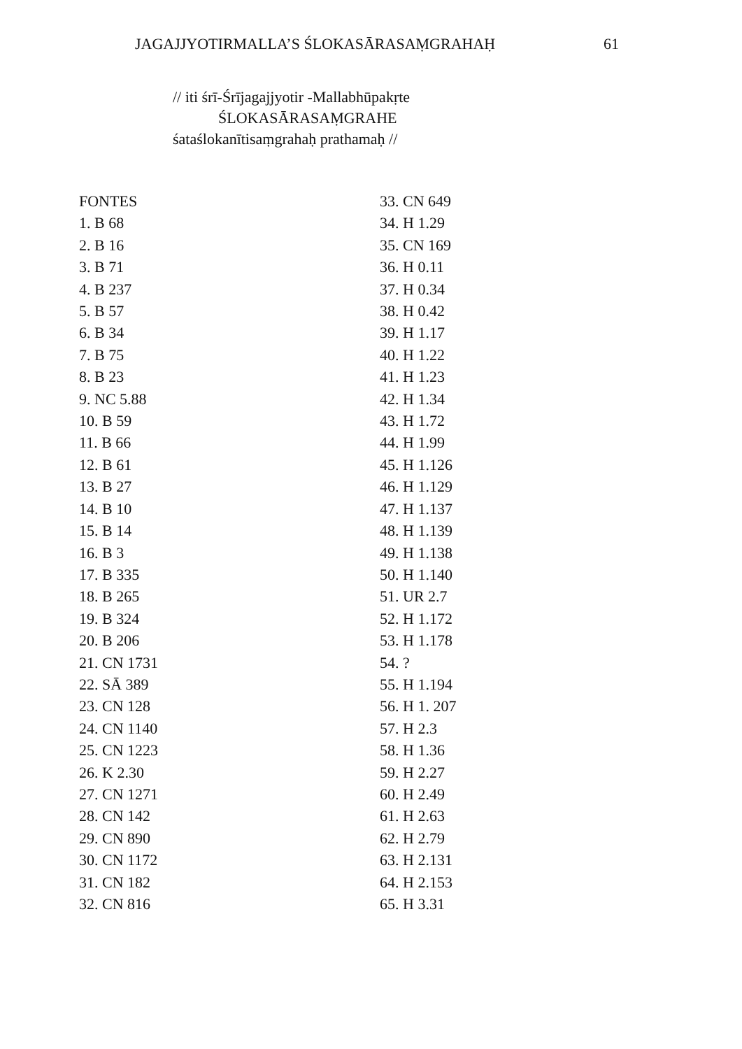JAGAJJYOTIRMALLA’S ŚLOKASĀRASAṂGRAHAḤ 61
// iti śrī-Śrījagajjyotir -Mallabhūpakṛte
ŚLOKASĀRASAṂGRAHE
śataślokanītisaṃgrahaḥ prathamaḥ //
FONTES
1. B 68
2. B 16
3. B 71
4. B 237
5. B 57
6. B 34
7. B 75
8. B 23
9. NC 5.88
10. B 59
11. B 66
12. B 61
13. B 27
14. B 10
15. B 14
16. B 3
17. B 335
18. B 265
19. B 324
20. B 206
21. CN 1731
22. SĀ 389
23. CN 128
24. CN 1140
25. CN 1223
26. K 2.30
27. CN 1271
28. CN 142
29. CN 890
30. CN 1172
31. CN 182
32. CN 816
33. CN 649
34. H 1.29
35. CN 169
36. H 0.11
37. H 0.34
38. H 0.42
39. H 1.17
40. H 1.22
41. H 1.23
42. H 1.34
43. H 1.72
44. H 1.99
45. H 1.126
46. H 1.129
47. H 1.137
48. H 1.139
49. H 1.138
50. H 1.140
51. UR 2.7
52. H 1.172
53. H 1.178
54. ?
55. H 1.194
56. H 1. 207
57. H 2.3
58. H 1.36
59. H 2.27
60. H 2.49
61. H 2.63
62. H 2.79
63. H 2.131
64. H 2.153
65. H 3.31